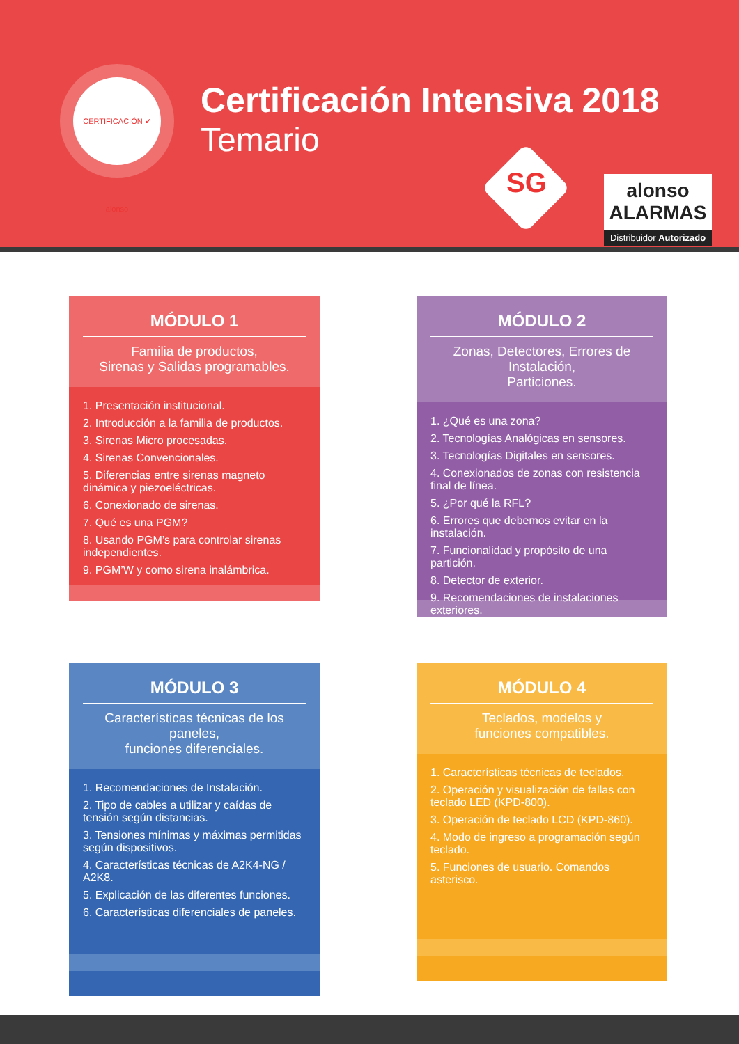CERTIFICACIÓN ✔ alonso
Certificación Intensiva 2018
Temario
SG
alonso ALARMAS
Distribuidor Autorizado
MÓDULO 1
Familia de productos,
Sirenas y Salidas programables.
1. Presentación institucional.
2. Introducción a la familia de productos.
3. Sirenas Micro procesadas.
4. Sirenas Convencionales.
5. Diferencias entre sirenas magneto dinámica y piezoeléctricas.
6. Conexionado de sirenas.
7. Qué es una PGM?
8. Usando PGM’s para controlar sirenas independientes.
9. PGM’W y como sirena inalámbrica.
MÓDULO 2
Zonas, Detectores, Errores de Instalación,
Particiones.
1. ¿Qué es una zona?
2. Tecnologías Analógicas en sensores.
3. Tecnologías Digitales en sensores.
4. Conexionados de zonas con resistencia final de línea.
5. ¿Por qué la RFL?
6. Errores que debemos evitar en la instalación.
7. Funcionalidad y propósito de una partición.
8. Detector de exterior.
9. Recomendaciones de instalaciones exteriores.
MÓDULO 3
Características técnicas de los paneles,
funciones diferenciales.
1. Recomendaciones de Instalación.
2. Tipo de cables a utilizar y caídas de tensión según distancias.
3. Tensiones mínimas y máximas permitidas según dispositivos.
4. Características técnicas de A2K4-NG / A2K8.
5. Explicación de las diferentes funciones.
6. Características diferenciales de paneles.
MÓDULO 4
Teclados, modelos y
funciones compatibles.
1. Características técnicas de teclados.
2. Operación y visualización de fallas con teclado LED (KPD-800).
3. Operación de teclado LCD (KPD-860).
4. Modo de ingreso a programación según teclado.
5. Funciones de usuario. Comandos asterisco.